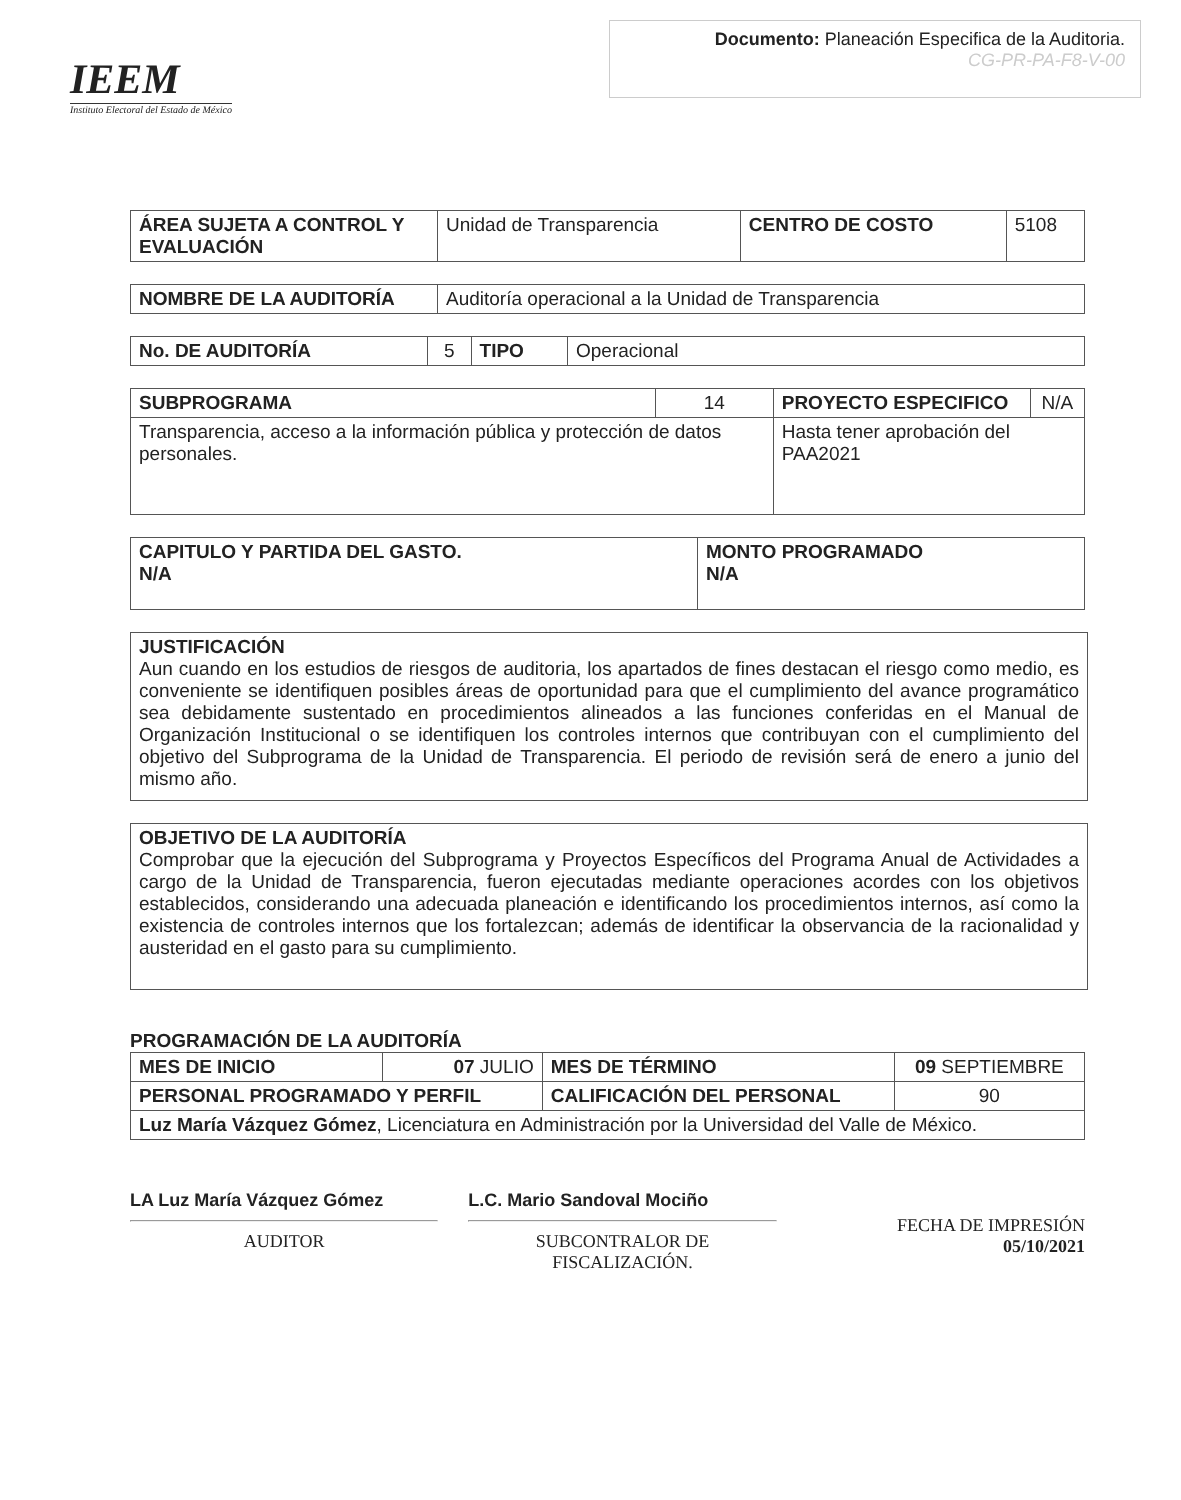IEEM
Instituto Electoral del Estado de México
Documento: Planeación Especifica de la Auditoria.
CG-PR-PA-F8-V-00
| ÁREA SUJETA A CONTROL Y EVALUACIÓN | Unidad de Transparencia | CENTRO DE COSTO | 5108 |
| NOMBRE DE LA AUDITORÍA | Auditoría operacional a la Unidad de Transparencia |
| No. DE AUDITORÍA | 5 | TIPO | Operacional |
| SUBPROGRAMA | 14 | PROYECTO ESPECIFICO | N/A |
| Transparencia, acceso a la información pública y protección de datos personales. | | Hasta tener aprobación del PAA2021 | |
| CAPITULO Y PARTIDA DEL GASTO. N/A | MONTO PROGRAMADO N/A |
| --- | --- |
JUSTIFICACIÓN
Aun cuando en los estudios de riesgos de auditoria, los apartados de fines destacan el riesgo como medio, es conveniente se identifiquen posibles áreas de oportunidad para que el cumplimiento del avance programático sea debidamente sustentado en procedimientos alineados a las funciones conferidas en el Manual de Organización Institucional o se identifiquen los controles internos que contribuyan con el cumplimiento del objetivo del Subprograma de la Unidad de Transparencia. El periodo de revisión será de enero a junio del mismo año.
OBJETIVO DE LA AUDITORÍA
Comprobar que la ejecución del Subprograma y Proyectos Específicos del Programa Anual de Actividades a cargo de la Unidad de Transparencia, fueron ejecutadas mediante operaciones acordes con los objetivos establecidos, considerando una adecuada planeación e identificando los procedimientos internos, así como la existencia de controles internos que los fortalezcan; además de identificar la observancia de la racionalidad y austeridad en el gasto para su cumplimiento.
PROGRAMACIÓN DE LA AUDITORÍA
| MES DE INICIO | 07 JULIO | MES DE TÉRMINO | 09 SEPTIEMBRE |
| PERSONAL PROGRAMADO Y PERFIL | | CALIFICACIÓN DEL PERSONAL | 90 |
| Luz María Vázquez Gómez , Licenciatura en Administración por la Universidad del Valle de México. | | | |
LA Luz María Vázquez Gómez
AUDITOR
L.C. Mario Sandoval Mociño
SUBCONTRALOR DE
FISCALIZACIÓN.
FECHA DE IMPRESIÓN
05/10/2021